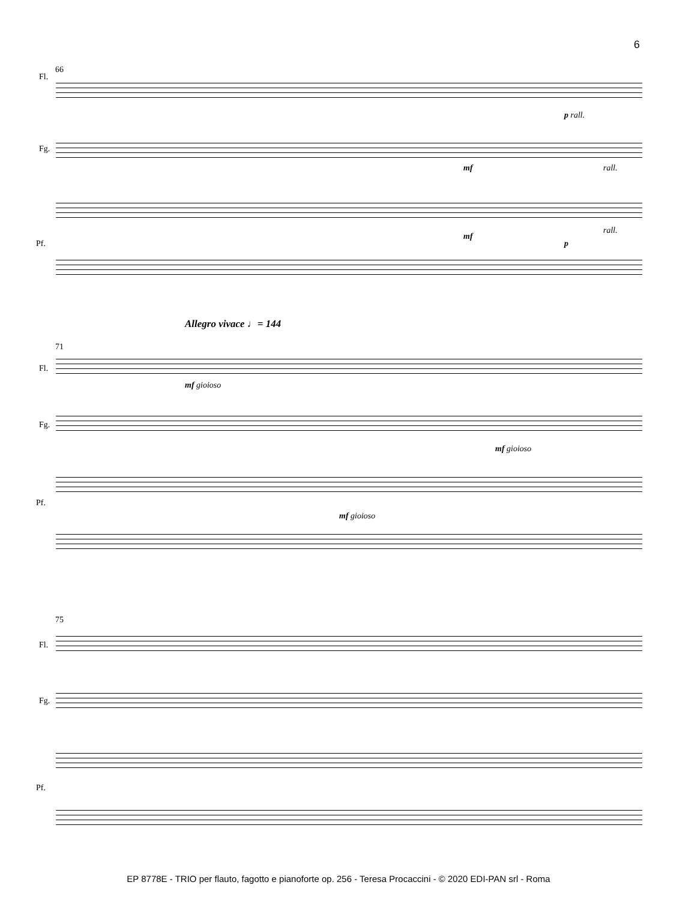6
66
Fl.
p rall.
Fg.
mf rall.
Pf.
mf
rall.
p
Allegro vivace ♩= 144
71
Fl.
mf gioioso
Fg.
mf gioioso
Pf.
mf gioioso
75
Fl.
Fg.
Pf.
EP 8778E - TRIO per flauto, fagotto e pianoforte op. 256 - Teresa Procaccini - © 2020 EDI-PAN srl - Roma